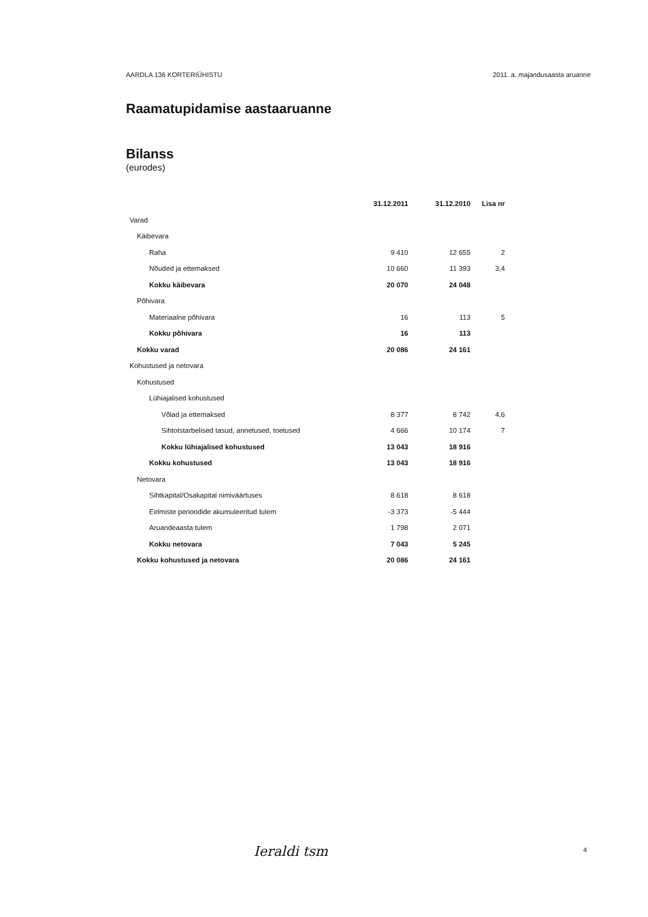AARDLA 136 KORTERIÜHISTU 2011. a. majandusaasta aruanne
Raamatupidamise aastaaruanne
Bilanss
(eurodes)
| | 31.12.2011 | 31.12.2010 | Lisa nr |
| --- | --- | --- | --- |
| Varad | | | |
| Käibevara | | | |
| Raha | 9 410 | 12 655 | 2 |
| Nõuded ja ettemaksed | 10 660 | 11 393 | 3,4 |
| Kokku käibevara | 20 070 | 24 048 | |
| Põhivara | | | |
| Materiaalne põhivara | 16 | 113 | 5 |
| Kokku põhivara | 16 | 113 | |
| Kokku varad | 20 086 | 24 161 | |
| Kohustused ja netovara | | | |
| Kohustused | | | |
| Lühiajalised kohustused | | | |
| Võlad ja ettemaksed | 8 377 | 8 742 | 4,6 |
| Sihtotstarbelised tasud, annetused, toetused | 4 666 | 10 174 | 7 |
| Kokku lühiajalised kohustused | 13 043 | 18 916 | |
| Kokku kohustused | 13 043 | 18 916 | |
| Netovara | | | |
| Sihtkapital/Osakapital nimiväärtuses | 8 618 | 8 618 | |
| Eelmiste perioodide akumuleeritud tulem | -3 373 | -5 444 | |
| Aruandeaasta tulem | 1 798 | 2 071 | |
| Kokku netovara | 7 043 | 5 245 | |
| Kokku kohustused ja netovara | 20 086 | 24 161 | |
Ieraldi tsm 4